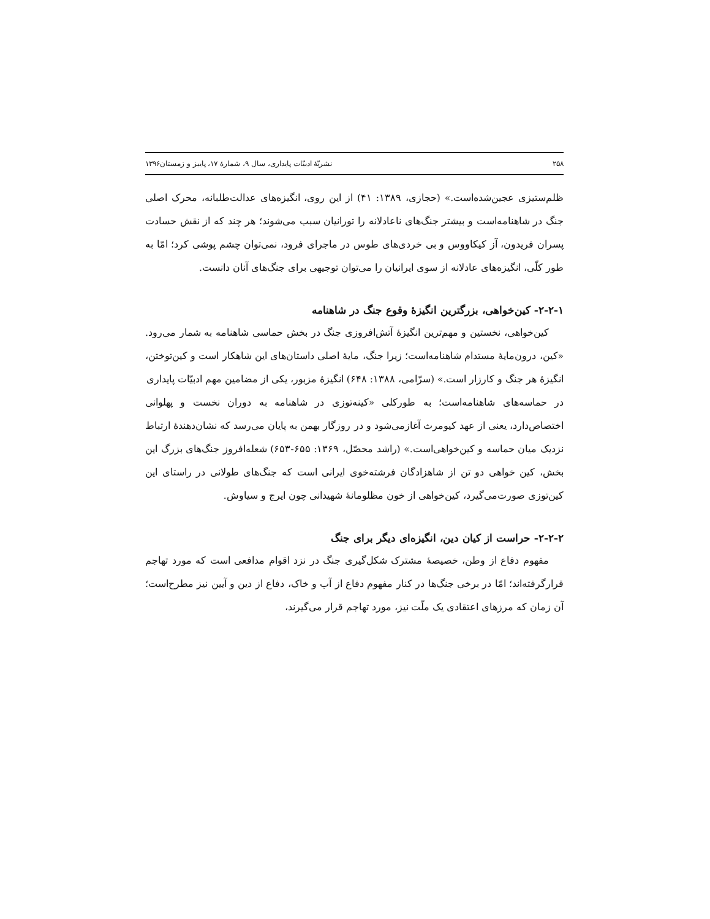۲۵۸ نشریّهٔ ادبیّات پایداری، سال ۹، شمارهٔ ۱۷، پاییز و زمستان۱۳۹۶
ظلم‌ستیزی عجین‌شده‌است.» (حجازی، ۱۳۸۹: ۴۱) از این روی، انگیزه‌های عدالت‌طلبانه، محرک اصلی جنگ در شاهنامه‌است و بیشتر جنگ‌های ناعادلانه را تورانیان سبب می‌شوند؛ هر چند که از نقش حسادت پسران فریدون، آز کیکاووس و بی خردی‌های طوس در ماجرای فرود، نمی‌توان چشم پوشی کرد؛ امّا به طور کلّی، انگیزه‌های عادلانه از سوی ایرانیان را می‌توان توجیهی برای جنگ‌های آنان دانست.
۲-۲-۱- کین‌خواهی، بزرگترین انگیزهٔ وقوع جنگ در شاهنامه
کین‌خواهی، نخستین و مهم‌ترین انگیزهٔ آتش‌افروزی جنگ در بخش حماسی شاهنامه به شمار می‌رود. «کین، درون‌مایهٔ مستدام شاهنامه‌است؛ زیرا جنگ، مایهٔ اصلی داستان‌های این شاهکار است و کین‌توختن، انگیزهٔ هر جنگ و کارزار است.» (سرّامی، ۱۳۸۸: ۶۴۸) انگیزهٔ مزبور، یکی از مضامین مهم ادبیّات پایداری
در حماسه‌های شاهنامه‌است؛ به طورکلی «کینه‌توزی در شاهنامه به دوران نخست و پهلوانی اختصاص‌دارد، یعنی از عهد کیومرث آغازمی‌شود و در روزگار بهمن به پایان می‌رسد که نشان‌دهندهٔ ارتباط نزدیک میان حماسه و کین‌خواهی‌است.» (راشد محصّل، ۱۳۶۹: ۶۵۵-۶۵۳) شعله‌افروز جنگ‌های بزرگ این بخش، کین خواهی دو تن از شاهزادگان فرشته‌خوی ایرانی است که جنگ‌های طولانی در راستای این کین‌توزی صورت‌می‌گیرد، کین‌خواهی از خون مظلومانهٔ شهیدانی چون ایرج و سیاوش.
۲-۲-۲- حراست از کیان دین، انگیزه‌ای دیگر برای جنگ
مفهوم دفاع از وطن، خصیصهٔ مشترک شکل‌گیری جنگ در نزد اقوام مدافعی است که مورد تهاجم قرارگرفته‌اند؛ امّا در برخی جنگ‌ها در کنار مفهوم دفاع از آب و خاک، دفاع از دین و آیین نیز مطرح‌است؛ آن زمان که مرزهای اعتقادی یک ملّت نیز، مورد تهاجم قرار می‌گیرند،